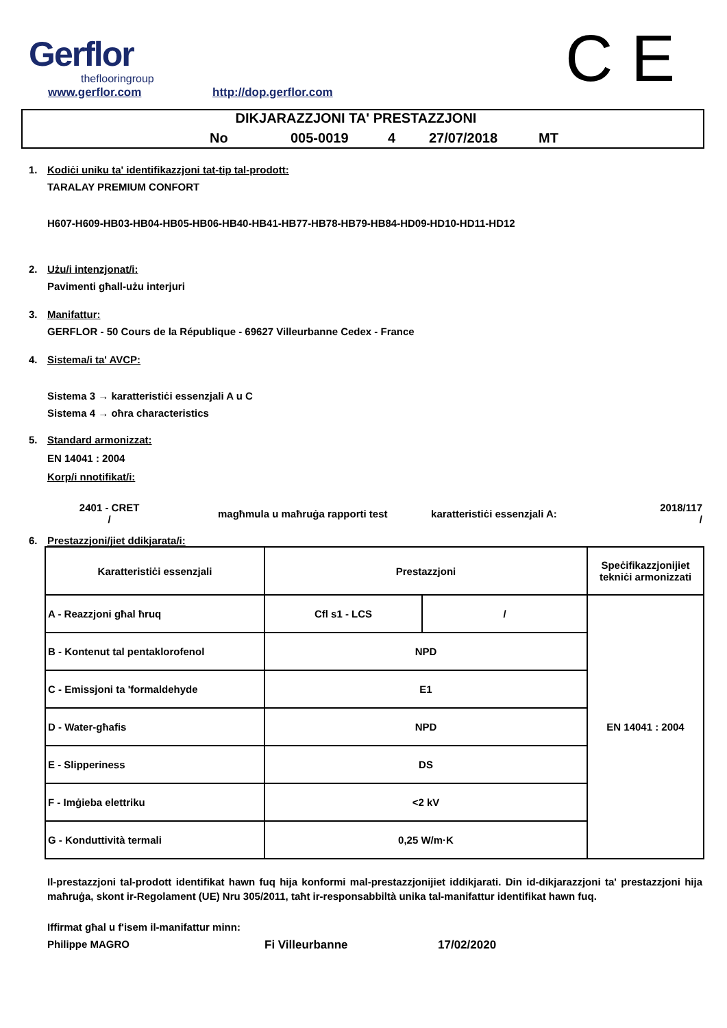Gerflor
theflooringroup
www.gerflor.com http://dop.gerflor.com C E
DIKJARAZZJONI TA' PRESTAZZJONI
No 005-0019 4 27/07/2018 MT
1. Kodiċi uniku ta' identifikazzjoni tat-tip tal-prodott:
TARALAY PREMIUM CONFORT
H607-H609-HB03-HB04-HB05-HB06-HB40-HB41-HB77-HB78-HB79-HB84-HD09-HD10-HD11-HD12
2. Użu/i intenzjonat/i:
Pavimenti għall-użu interjuri
3. Manifattur:
GERFLOR - 50 Cours de la République - 69627 Villeurbanne Cedex - France
4. Sistema/i ta' AVCP:
Sistema 3 → karatteristiċi essenzjali A u C
Sistema 4 → oħra characteristics
5. Standard armonizzat:
EN 14041 : 2004
Korp/i nnotifikat/i:
2401 - CRET
/
magħmula u maħruġa rapporti test
karatteristiċi essenzjali A:
2018/117
/
6. Prestazzjoni/jiet ddikjarata/i:
| Karatteristiċi essenzjali | Prestazzjoni | | Speċifikazzjonijiet tekniċi armonizzati |
| A - Reazzjoni għal ħruq | Cfl s1 - LCS | / | EN 14041 : 2004 |
| B - Kontenut tal pentaklorofenol | NPD | | |
| C - Emissjoni ta 'formaldehyde | E1 | | |
| D - Water-għafis | NPD | | |
| E - Slipperiness | DS | | |
| F - Imġieba elettriku | <2 kV | | |
| G - Konduttività termali | 0,25 W/m·K | | |
Il-prestazzjoni tal-prodott identifikat hawn fuq hija konformi mal-prestazzjonijiet iddikjarati. Din id-dikjarazzjoni ta' prestazzjoni hija maħruġa, skont ir-Regolament (UE) Nru 305/2011, taħt ir-responsabbiltà unika tal-manifattur identifikat hawn fuq.
Iffirmat għal u f'isem il-manifattur minn:
Philippe MAGRO Fi Villeurbanne 17/02/2020